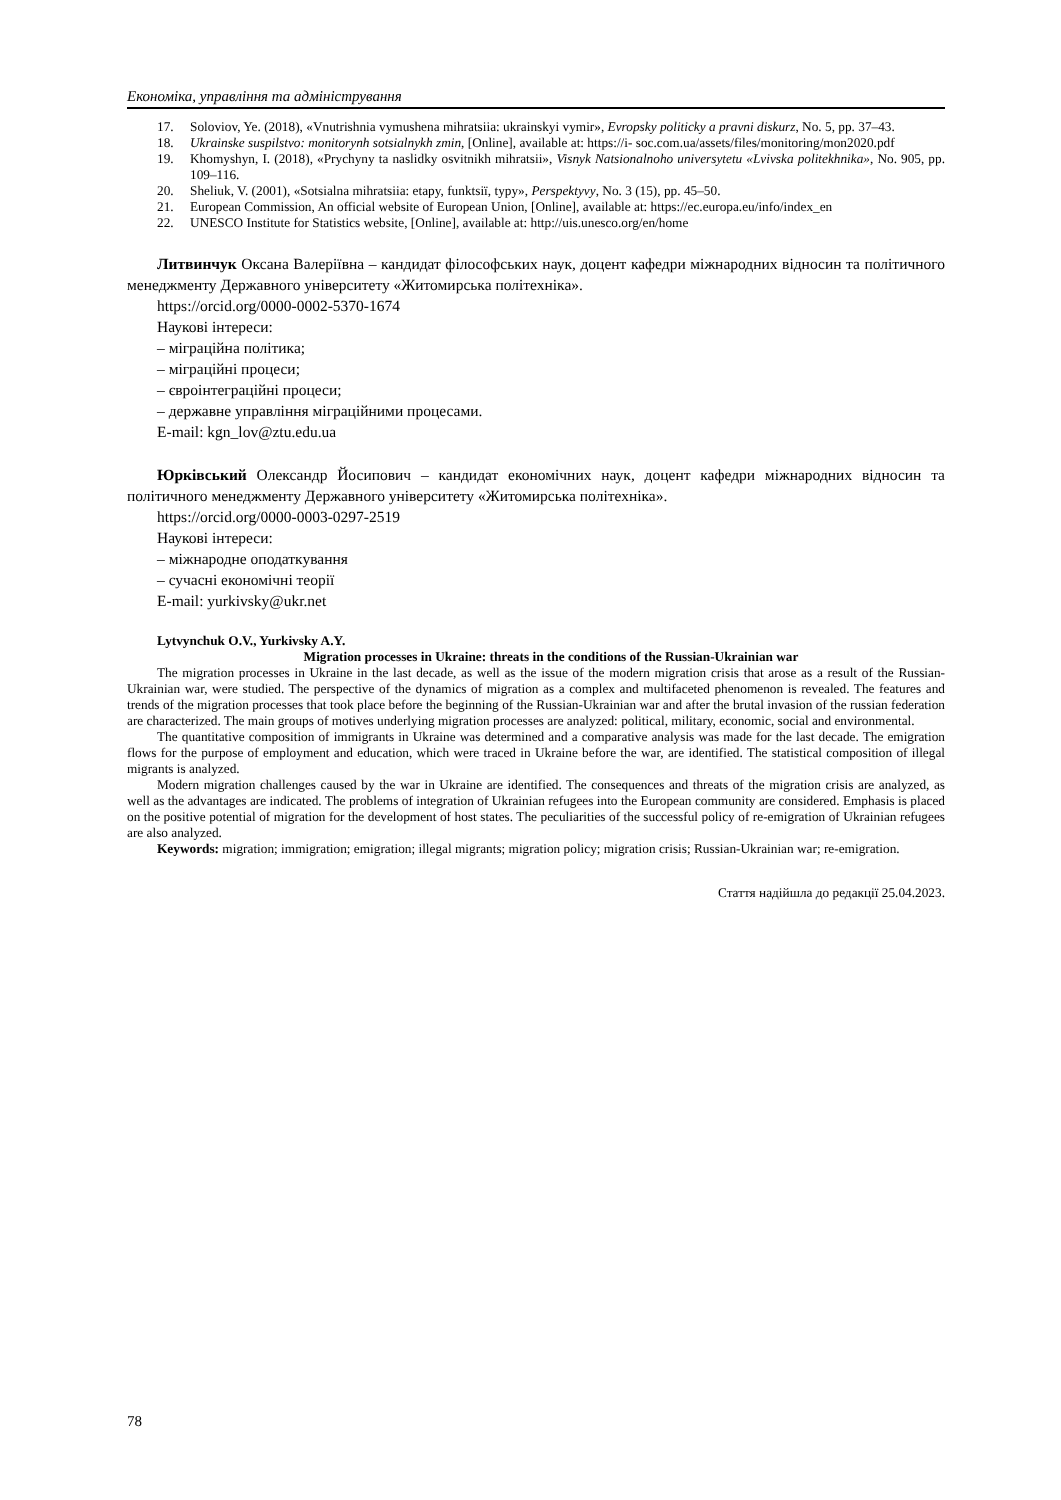Економіка, управління та адміністрування
17. Soloviov, Ye. (2018), «Vnutrishnia vymushena mihratsiia: ukrainskyi vymir», Evropsky politicky a pravni diskurz, No. 5, pp. 37–43.
18. Ukrainske suspilstvo: monitorynh sotsialnykh zmin, [Online], available at: https://i- soc.com.ua/assets/files/monitoring/mon2020.pdf
19. Khomyshyn, I. (2018), «Prychyny ta naslidky osvitnikh mihratsii», Visnyk Natsionalnoho universytetu «Lvivska politekhnika», No. 905, pp. 109–116.
20. Sheliuk, V. (2001), «Sotsialna mihratsiia: etapy, funktsiï, typy», Perspektyvy, No. 3 (15), pp. 45–50.
21. European Commission, An official website of European Union, [Online], available at: https://ec.europa.eu/info/index_en
22. UNESCO Institute for Statistics website, [Online], available at: http://uis.unesco.org/en/home
Литвинчук Оксана Валеріївна – кандидат філософських наук, доцент кафедри міжнародних відносин та політичного менеджменту Державного університету «Житомирська політехніка».
https://orcid.org/0000-0002-5370-1674
Наукові інтереси:
– міграційна політика;
– міграційні процеси;
– євроінтеграційні процеси;
– державне управління міграційними процесами.
E-mail: kgn_lov@ztu.edu.ua
Юрківський Олександр Йосипович – кандидат економічних наук, доцент кафедри міжнародних відносин та політичного менеджменту Державного університету «Житомирська політехніка».
https://orcid.org/0000-0003-0297-2519
Наукові інтереси:
– міжнародне оподаткування
– сучасні економічні теорії
E-mail: yurkivsky@ukr.net
Lytvynchuk O.V., Yurkivsky A.Y.
Migration processes in Ukraine: threats in the conditions of the Russian-Ukrainian war
The migration processes in Ukraine in the last decade, as well as the issue of the modern migration crisis that arose as a result of the Russian-Ukrainian war, were studied. The perspective of the dynamics of migration as a complex and multifaceted phenomenon is revealed. The features and trends of the migration processes that took place before the beginning of the Russian-Ukrainian war and after the brutal invasion of the russian federation are characterized. The main groups of motives underlying migration processes are analyzed: political, military, economic, social and environmental.
The quantitative composition of immigrants in Ukraine was determined and a comparative analysis was made for the last decade. The emigration flows for the purpose of employment and education, which were traced in Ukraine before the war, are identified. The statistical composition of illegal migrants is analyzed.
Modern migration challenges caused by the war in Ukraine are identified. The consequences and threats of the migration crisis are analyzed, as well as the advantages are indicated. The problems of integration of Ukrainian refugees into the European community are considered. Emphasis is placed on the positive potential of migration for the development of host states. The peculiarities of the successful policy of re-emigration of Ukrainian refugees are also analyzed.
Keywords: migration; immigration; emigration; illegal migrants; migration policy; migration crisis; Russian-Ukrainian war; re-emigration.
Стаття надійшла до редакції 25.04.2023.
78